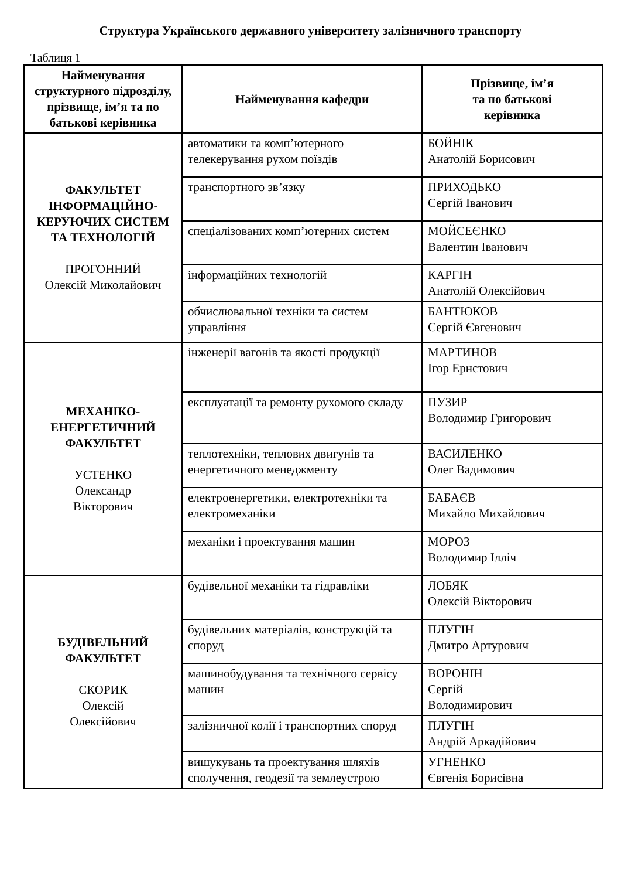Структура Українського державного університету залізничного транспорту
Таблиця 1
| Найменування структурного підрозділу, прізвище, ім’я та по батькові керівника | Найменування кафедри | Прізвище, ім’я та по батькові керівника |
| --- | --- | --- |
| ФАКУЛЬТЕТ ІНФОРМАЦІЙНО-КЕРУЮЧИХ СИСТЕМ ТА ТЕХНОЛОГІЙ ПРОГОННИЙ Олексій Миколайович | автоматики та комп’ютерного телекерування рухом поїздів | БОЙНІК Анатолій Борисович |
| | транспортного зв’язку | ПРИХОДЬКО Сергій Іванович |
| | спеціалізованих комп’ютерних систем | МОЙСЕЄНКО Валентин Іванович |
| | інформаційних технологій | КАРГІН Анатолій Олексійович |
| | обчислювальної техніки та систем управління | БАНТЮКОВ Сергій Євгенович |
| МЕХАНІКО-ЕНЕРГЕТИЧНИЙ ФАКУЛЬТЕТ УСТЕНКО Олександр Вікторович | інженерії вагонів та якості продукції | МАРТИНОВ Ігор Ернстович |
| | експлуатації та ремонту рухомого складу | ПУЗИР Володимир Григорович |
| | теплотехніки, теплових двигунів та енергетичного менеджменту | ВАСИЛЕНКО Олег Вадимович |
| | електроенергетики, електротехніки та електромеханіки | БАБАЄВ Михайло Михайлович |
| | механіки і проектування машин | МОРОЗ Володимир Ілліч |
| БУДІВЕЛЬНИЙ ФАКУЛЬТЕТ СКОРИК Олексій Олексійович | будівельної механіки та гідравліки | ЛОБЯК Олексій Вікторович |
| | будівельних матеріалів, конструкцій та споруд | ПЛУГІН Дмитро Артурович |
| | машинобудування та технічного сервісу машин | ВОРОНІН Сергій Володимирович |
| | залізничної колії і транспортних споруд | ПЛУГІН Андрій Аркадійович |
| | вишукувань та проектування шляхів сполучення, геодезії та землеустрою | УГНЕНКО Євгенія Борисівна |